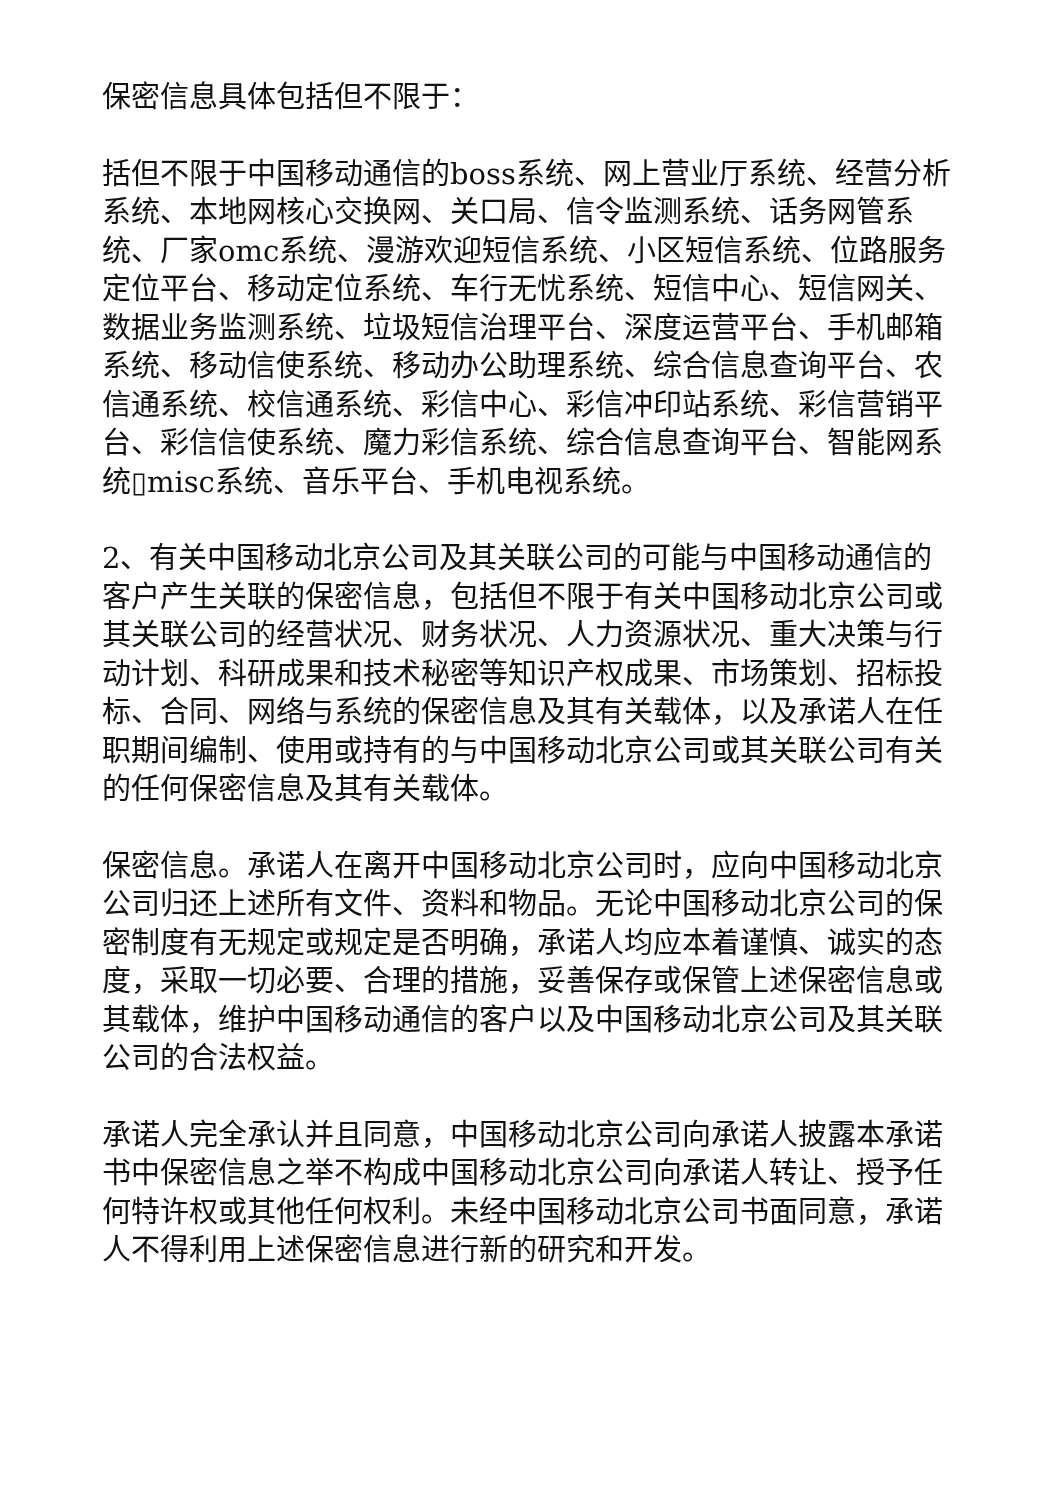保密信息具体包括但不限于：
括但不限于中国移动通信的boss系统、网上营业厅系统、经营分析系统、本地网核心交换网、关口局、信令监测系统、话务网管系统、厂家omc系统、漫游欢迎短信系统、小区短信系统、位路服务定位平台、移动定位系统、车行无忧系统、短信中心、短信网关、数据业务监测系统、垃圾短信治理平台、深度运营平台、手机邮箱系统、移动信使系统、移动办公助理系统、综合信息查询平台、农信通系统、校信通系统、彩信中心、彩信冲印站系统、彩信营销平台、彩信信使系统、魔力彩信系统、综合信息查询平台、智能网系统▯misc系统、音乐平台、手机电视系统。
2、有关中国移动北京公司及其关联公司的可能与中国移动通信的客户产生关联的保密信息，包括但不限于有关中国移动北京公司或其关联公司的经营状况、财务状况、人力资源状况、重大决策与行动计划、科研成果和技术秘密等知识产权成果、市场策划、招标投标、合同、网络与系统的保密信息及其有关载体，以及承诺人在任职期间编制、使用或持有的与中国移动北京公司或其关联公司有关的任何保密信息及其有关载体。
保密信息。承诺人在离开中国移动北京公司时，应向中国移动北京公司归还上述所有文件、资料和物品。无论中国移动北京公司的保密制度有无规定或规定是否明确，承诺人均应本着谨慎、诚实的态度，采取一切必要、合理的措施，妥善保存或保管上述保密信息或其载体，维护中国移动通信的客户以及中国移动北京公司及其关联公司的合法权益。
承诺人完全承认并且同意，中国移动北京公司向承诺人披露本承诺书中保密信息之举不构成中国移动北京公司向承诺人转让、授予任何特许权或其他任何权利。未经中国移动北京公司书面同意，承诺人不得利用上述保密信息进行新的研究和开发。